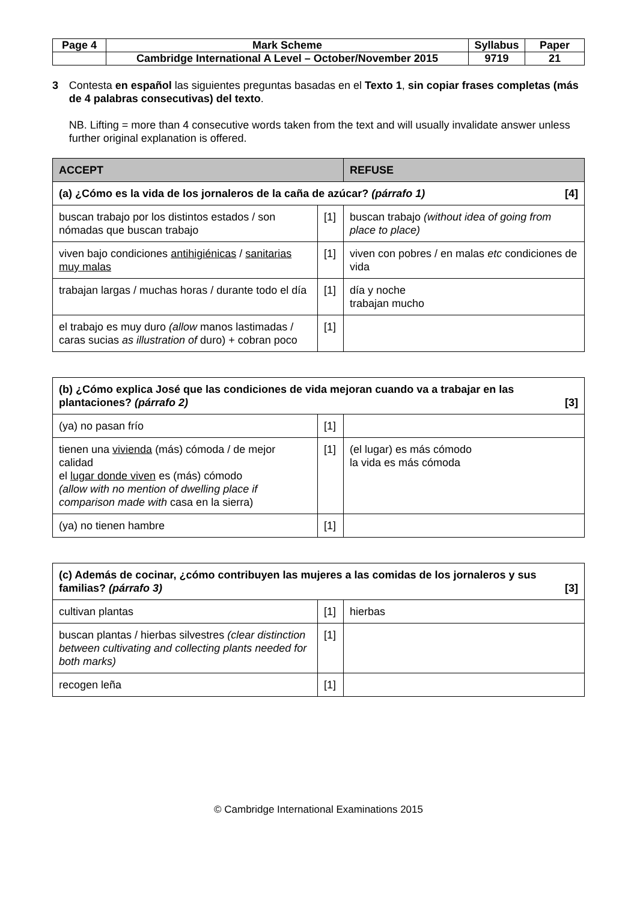| Page 4 | Mark Scheme | Syllabus | Paper |
| | Cambridge International A Level – October/November 2015 | 9719 | 21 |
3 Contesta en español las siguientes preguntas basadas en el Texto 1, sin copiar frases completas (más de 4 palabras consecutivas) del texto.
NB. Lifting = more than 4 consecutive words taken from the text and will usually invalidate answer unless further original explanation is offered.
| ACCEPT | | REFUSE |
| --- | --- | --- |
| (a) ¿Cómo es la vida de los jornaleros de la caña de azúcar? (párrafo 1) [4] | | |
| buscan trabajo por los distintos estados / son nómadas que buscan trabajo | [1] | buscan trabajo (without idea of going from place to place) |
| viven bajo condiciones antihigiénicas / sanitarias muy malas | [1] | viven con pobres / en malas etc condiciones de vida |
| trabajan largas / muchas horas / durante todo el día | [1] | día y noche trabajan mucho |
| el trabajo es muy duro (allow manos lastimadas / caras sucias as illustration of duro) + cobran poco | [1] | |
| (b) ¿Cómo explica José que las condiciones de vida mejoran cuando va a trabajar en las plantaciones? (párrafo 2) [3] | | |
| (ya) no pasan frío | [1] | |
| tienen una vivienda (más) cómoda / de mejor calidad el lugar donde viven es (más) cómodo (allow with no mention of dwelling place if comparison made with casa en la sierra) | [1] | (el lugar) es más cómodo la vida es más cómoda |
| (ya) no tienen hambre | [1] | |
| (c) Además de cocinar, ¿cómo contribuyen las mujeres a las comidas de los jornaleros y sus familias? (párrafo 3) [3] | | |
| cultivan plantas | [1] | hierbas |
| buscan plantas / hierbas silvestres (clear distinction between cultivating and collecting plants needed for both marks) | [1] | |
| recogen leña | [1] | |
© Cambridge International Examinations 2015